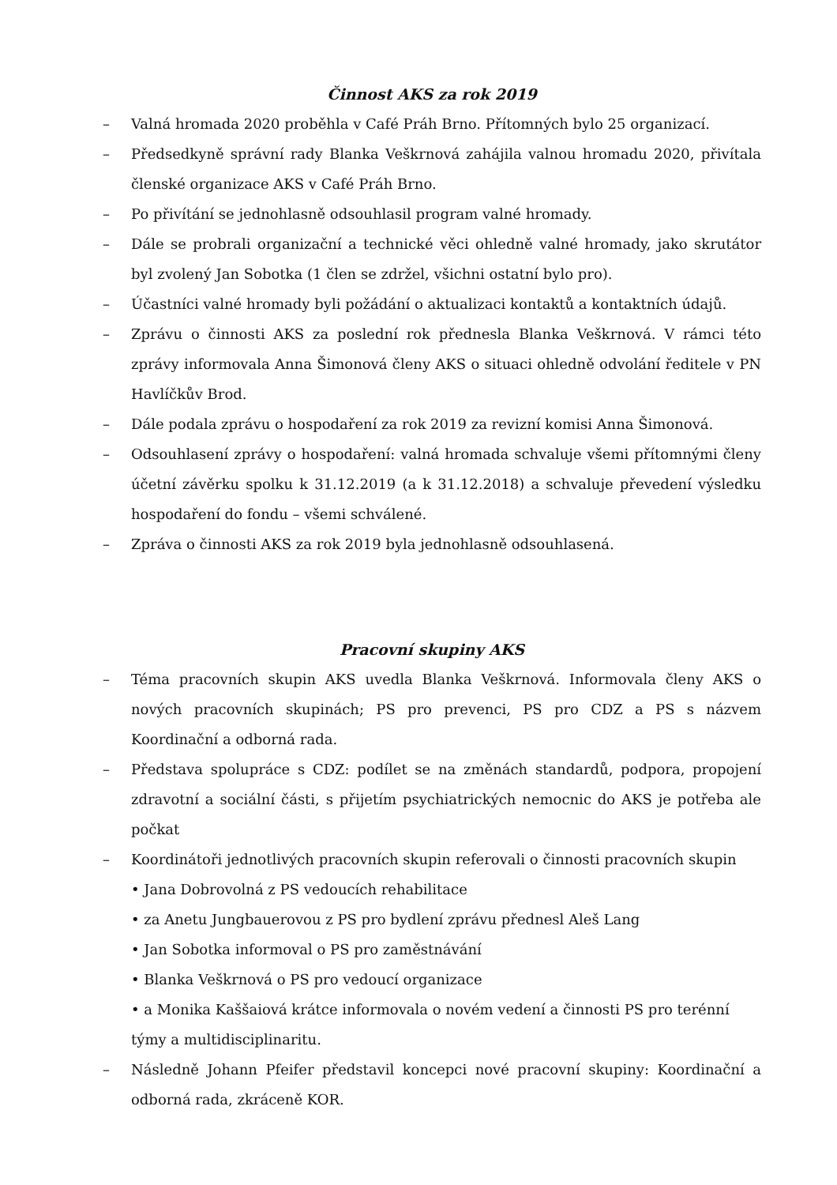Činnost AKS za rok 2019
– Valná hromada 2020 proběhla v Café Práh Brno. Přítomných bylo 25 organizací.
– Předsedkyně správní rady Blanka Veškrnová zahájila valnou hromadu 2020, přivítala členské organizace AKS v Café Práh Brno.
– Po přivítání se jednohlasně odsouhlasil program valné hromady.
– Dále se probrali organizační a technické věci ohledně valné hromady, jako skrutátor byl zvolený Jan Sobotka (1 člen se zdržel, všichni ostatní bylo pro).
– Účastníci valné hromady byli požádání o aktualizaci kontaktů a kontaktních údajů.
– Zprávu o činnosti AKS za poslední rok přednesla Blanka Veškrnová. V rámci této zprávy informovala Anna Šimonová členy AKS o situaci ohledně odvolání ředitele v PN Havlíčkův Brod.
– Dále podala zprávu o hospodaření za rok 2019 za revizní komisi Anna Šimonová.
– Odsouhlasení zprávy o hospodaření: valná hromada schvaluje všemi přítomnými členy účetní závěrku spolku k 31.12.2019 (a k 31.12.2018) a schvaluje převedení výsledku hospodaření do fondu – všemi schválené.
– Zpráva o činnosti AKS za rok 2019 byla jednohlasně odsouhlasená.
Pracovní skupiny AKS
– Téma pracovních skupin AKS uvedla Blanka Veškrnová. Informovala členy AKS o nových pracovních skupinách; PS pro prevenci, PS pro CDZ a PS s názvem Koordinační a odborná rada.
– Představa spolupráce s CDZ: podílet se na změnách standardů, podpora, propojení zdravotní a sociální části, s přijetím psychiatrických nemocnic do AKS je potřeba ale počkat
– Koordinátoři jednotlivých pracovních skupin referovali o činnosti pracovních skupin
• Jana Dobrovolná z PS vedoucích rehabilitace
• za Anetu Jungbauerovou z PS pro bydlení zprávu přednesl Aleš Lang
• Jan Sobotka informoval o PS pro zaměstnávání
• Blanka Veškrnová o PS pro vedoucí organizace
• a Monika Kaššaiová krátce informovala o novém vedení a činnosti PS pro terénní týmy a multidisciplinaritu.
– Následně Johann Pfeifer představil koncepci nové pracovní skupiny: Koordinační a odborná rada, zkráceně KOR.